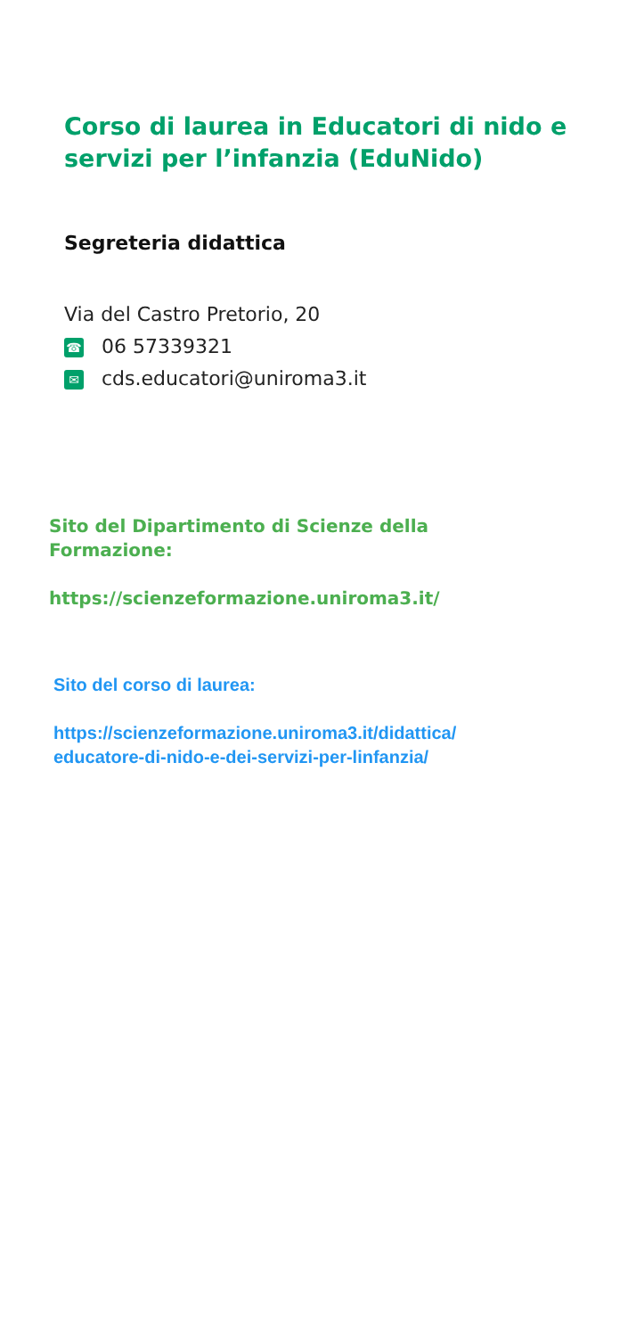Corso di laurea in Educatori di nido e
servizi per l’infanzia (EduNido)
Segreteria didattica
Via del Castro Pretorio, 20
☎ 06 57339321
✉ cds.educatori@uniroma3.it
Sito del Dipartimento di Scienze della
Formazione:
https://scienzeformazione.uniroma3.it/
Sito del corso di laurea:
https://scienzeformazione.uniroma3.it/didattica/
educatore-di-nido-e-dei-servizi-per-linfanzia/